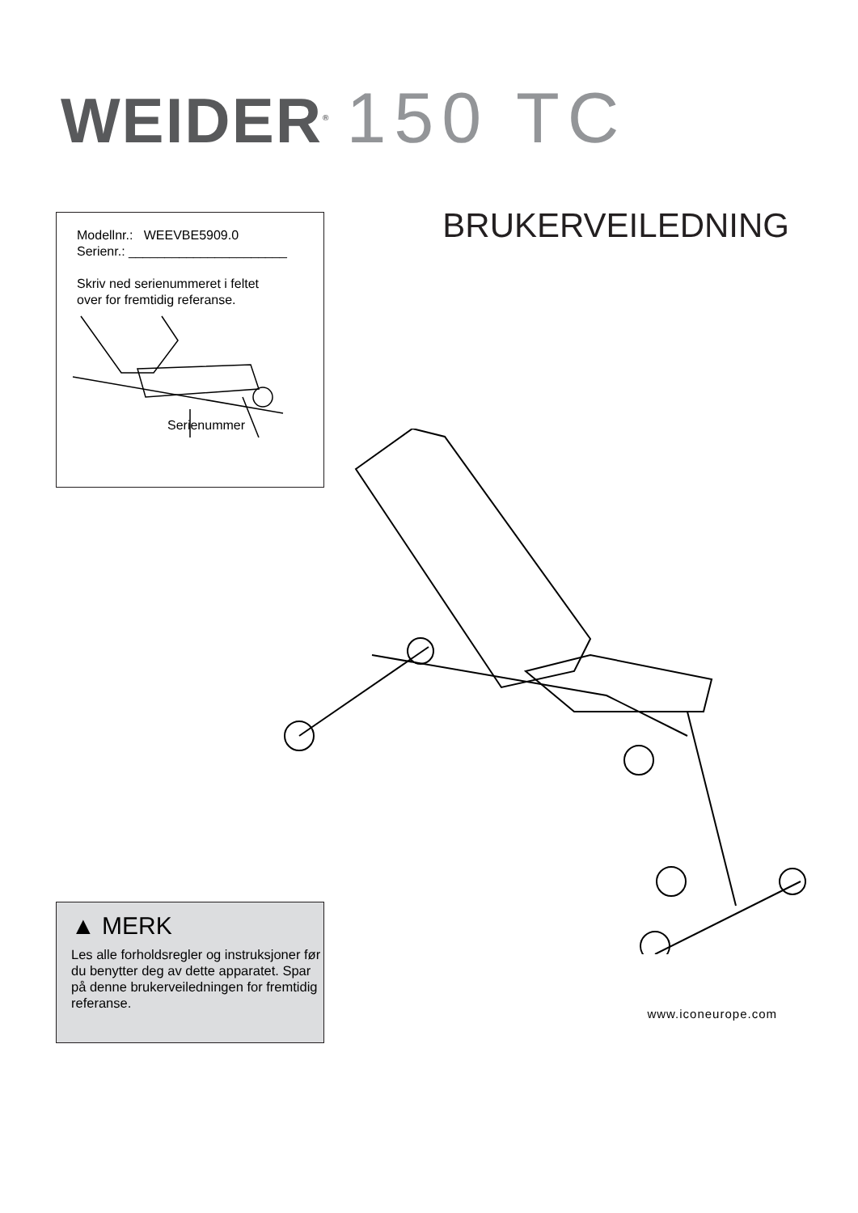WEIDER<sup>®</sup> 150 TC
BRUKERVEILEDNING
Modellnr.: WEEVBE5909.0
Serienr.: ______________________
Skriv ned serienummeret i feltet
over for fremtidig referanse.
Serienummer
▲ MERK
Les alle forholdsregler og instruksjoner før du benytter deg av dette apparatet. Spar på denne brukerveiledningen for fremtidig referanse.
www.iconeurope.com